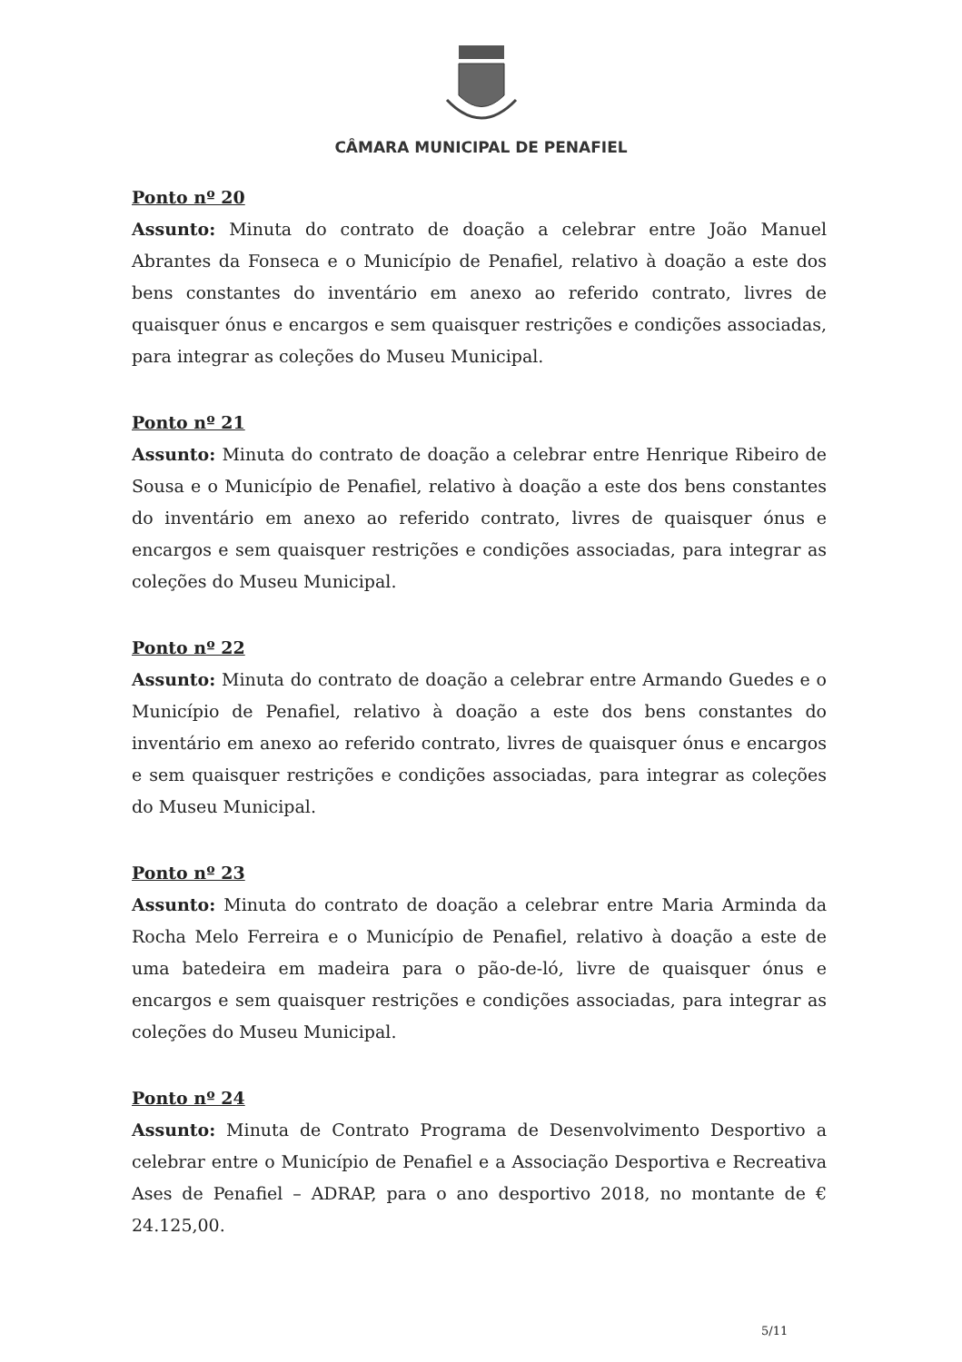CÂMARA MUNICIPAL DE PENAFIEL
Ponto nº 20
Assunto: Minuta do contrato de doação a celebrar entre João Manuel Abrantes da Fonseca e o Município de Penafiel, relativo à doação a este dos bens constantes do inventário em anexo ao referido contrato, livres de quaisquer ónus e encargos e sem quaisquer restrições e condições associadas, para integrar as coleções do Museu Municipal.
Ponto nº 21
Assunto: Minuta do contrato de doação a celebrar entre Henrique Ribeiro de Sousa e o Município de Penafiel, relativo à doação a este dos bens constantes do inventário em anexo ao referido contrato, livres de quaisquer ónus e encargos e sem quaisquer restrições e condições associadas, para integrar as coleções do Museu Municipal.
Ponto nº 22
Assunto: Minuta do contrato de doação a celebrar entre Armando Guedes e o Município de Penafiel, relativo à doação a este dos bens constantes do inventário em anexo ao referido contrato, livres de quaisquer ónus e encargos e sem quaisquer restrições e condições associadas, para integrar as coleções do Museu Municipal.
Ponto nº 23
Assunto: Minuta do contrato de doação a celebrar entre Maria Arminda da Rocha Melo Ferreira e o Município de Penafiel, relativo à doação a este de uma batedeira em madeira para o pão-de-ló, livre de quaisquer ónus e encargos e sem quaisquer restrições e condições associadas, para integrar as coleções do Museu Municipal.
Ponto nº 24
Assunto: Minuta de Contrato Programa de Desenvolvimento Desportivo a celebrar entre o Município de Penafiel e a Associação Desportiva e Recreativa Ases de Penafiel – ADRAP, para o ano desportivo 2018, no montante de € 24.125,00.
5/11